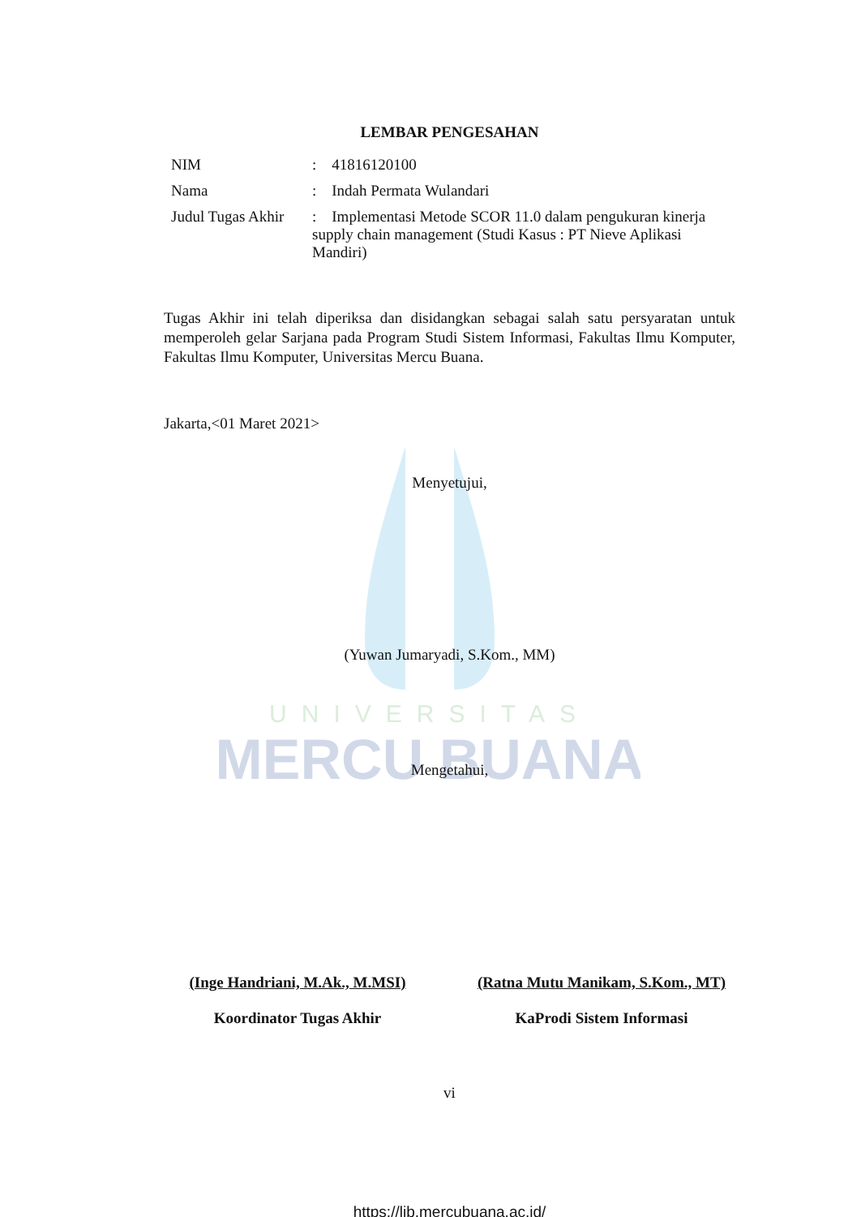UNIVERSITAS
MERCU BUANA
LEMBAR PENGESAHAN
NIM: 41816120100
Nama: Indah Permata Wulandari
Judul Tugas Akhir: Implementasi Metode SCOR 11.0 dalam pengukuran kinerja supply chain management (Studi Kasus : PT Nieve Aplikasi Mandiri)
Tugas Akhir ini telah diperiksa dan disidangkan sebagai salah satu persyaratan untuk memperoleh gelar Sarjana pada Program Studi Sistem Informasi, Fakultas Ilmu Komputer, Fakultas Ilmu Komputer, Universitas Mercu Buana.
Jakarta,<01 Maret 2021>
Menyetujui,
(Yuwan Jumaryadi, S.Kom., MM)
Mengetahui,
(Inge Handriani, M.Ak., M.MSI)
Koordinator Tugas Akhir
(Ratna Mutu Manikam, S.Kom., MT)
KaProdi Sistem Informasi
vi
https://lib.mercubuana.ac.id/